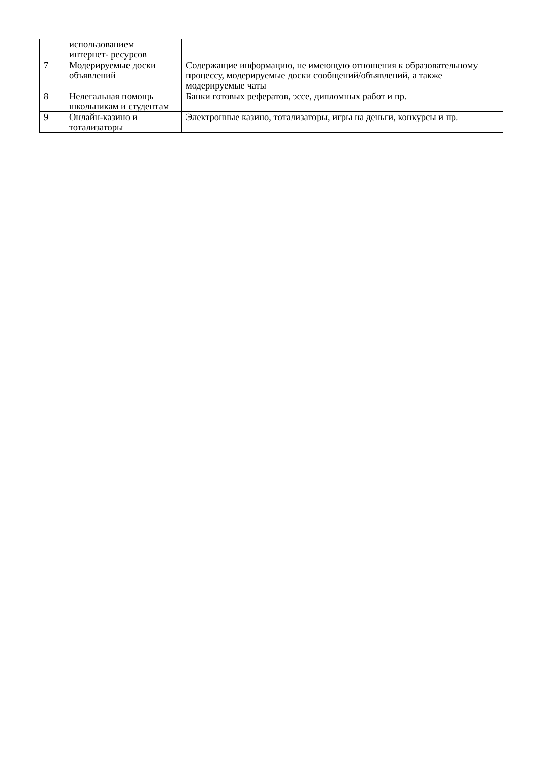| | использованием интернет- ресурсов | |
| 7 | Модерируемые доски объявлений | Содержащие информацию, не имеющую отношения к образовательному процессу, модерируемые доски сообщений/объявлений, а также модерируемые чаты |
| 8 | Нелегальная помощь школьникам и студентам | Банки готовых рефератов, эссе, дипломных работ и пр. |
| 9 | Онлайн-казино и тотализаторы | Электронные казино, тотализаторы, игры на деньги, конкурсы и пр. |